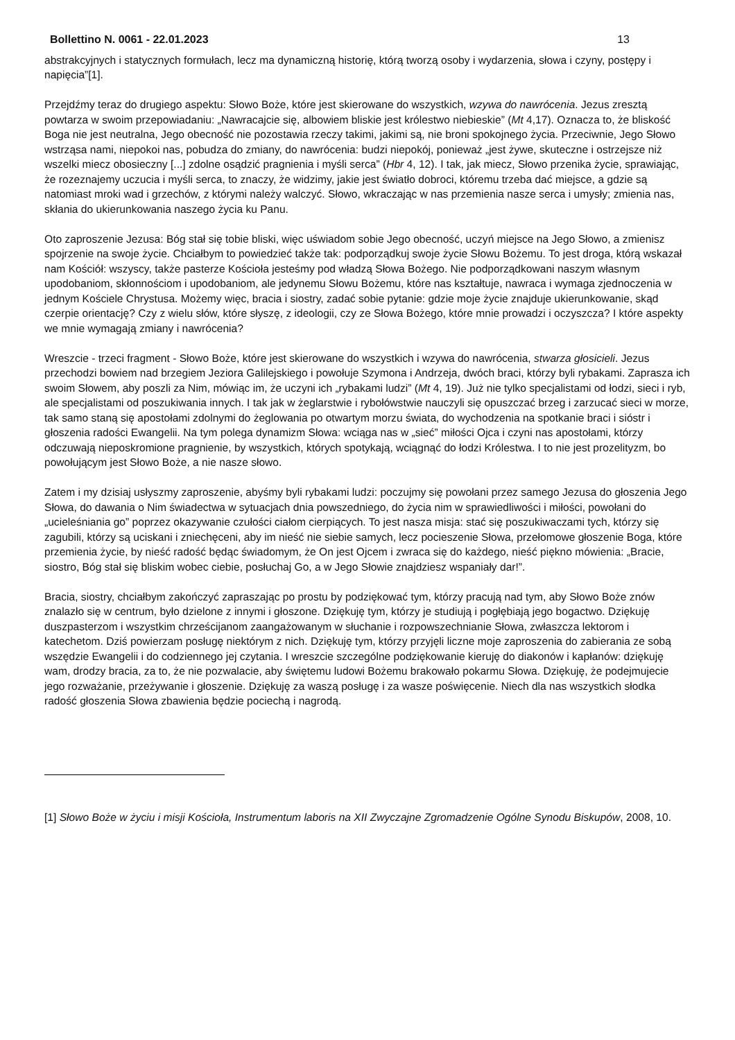Bollettino N. 0061 - 22.01.2023 13
abstrakcyjnych i statycznych formułach, lecz ma dynamiczną historię, którą tworzą osoby i wydarzenia, słowa i czyny, postępy i napięcia”[1].
Przejdźmy teraz do drugiego aspektu: Słowo Boże, które jest skierowane do wszystkich, wzywa do nawrócenia. Jezus zresztą powtarza w swoim przepowiadaniu: „Nawracajcie się, albowiem bliskie jest królestwo niebieskie” (Mt 4,17). Oznacza to, że bliskość Boga nie jest neutralna, Jego obecność nie pozostawia rzeczy takimi, jakimi są, nie broni spokojnego życia. Przeciwnie, Jego Słowo wstrząsa nami, niepokoi nas, pobudza do zmiany, do nawrócenia: budzi niepokój, ponieważ „jest żywe, skuteczne i ostrzejsze niż wszelki miecz obosieczny [...] zdolne osądzić pragnienia i myśli serca” (Hbr 4, 12). I tak, jak miecz, Słowo przenika życie, sprawiając, że rozeznajemy uczucia i myśli serca, to znaczy, że widzimy, jakie jest światło dobroci, któremu trzeba dać miejsce, a gdzie są natomiast mroki wad i grzechów, z którymi należy walczyć. Słowo, wkraczając w nas przemienia nasze serca i umysły; zmienia nas, skłania do ukierunkowania naszego życia ku Panu.
Oto zaproszenie Jezusa: Bóg stał się tobie bliski, więc uświadom sobie Jego obecność, uczyń miejsce na Jego Słowo, a zmienisz spojrzenie na swoje życie. Chciałbym to powiedzieć także tak: podporządkuj swoje życie Słowu Bożemu. To jest droga, którą wskazał nam Kościół: wszyscy, także pasterze Kościoła jesteśmy pod władzą Słowa Bożego. Nie podporządkowani naszym własnym upodobaniom, skłonnościom i upodobaniom, ale jedynemu Słowu Bożemu, które nas kształtuje, nawraca i wymaga zjednoczenia w jednym Kościele Chrystusa. Możemy więc, bracia i siostry, zadać sobie pytanie: gdzie moje życie znajduje ukierunkowanie, skąd czerpie orientację? Czy z wielu słów, które słyszę, z ideologii, czy ze Słowa Bożego, które mnie prowadzi i oczyszcza? I które aspekty we mnie wymagają zmiany i nawrócenia?
Wreszcie - trzeci fragment - Słowo Boże, które jest skierowane do wszystkich i wzywa do nawrócenia, stwarza głosicieli. Jezus przechodzi bowiem nad brzegiem Jeziora Galilejskiego i powołuje Szymona i Andrzeja, dwóch braci, którzy byli rybakami. Zaprasza ich swoim Słowem, aby poszli za Nim, mówiąc im, że uczyni ich „rybakami ludzi” (Mt 4, 19). Już nie tylko specjalistami od łodzi, sieci i ryb, ale specjalistami od poszukiwania innych. I tak jak w żeglarstwie i rybołówstwie nauczyli się opuszczać brzeg i zarzucać sieci w morze, tak samo staną się apostołami zdolnymi do żeglowania po otwartym morzu świata, do wychodzenia na spotkanie braci i sióstr i głoszenia radości Ewangelii. Na tym polega dynamizm Słowa: wciąga nas w „sieć” miłości Ojca i czyni nas apostołami, którzy odczuwają nieposkromione pragnienie, by wszystkich, których spotykają, wciągnąć do łodzi Królestwa. I to nie jest prozelityzm, bo powołującym jest Słowo Boże, a nie nasze słowo.
Zatem i my dzisiaj usłyszmy zaproszenie, abyśmy byli rybakami ludzi: poczujmy się powołani przez samego Jezusa do głoszenia Jego Słowa, do dawania o Nim świadectwa w sytuacjach dnia powszedniego, do życia nim w sprawiedliwości i miłości, powołani do „ucieleśniania go” poprzez okazywanie czułości ciałom cierpiących. To jest nasza misja: stać się poszukiwaczami tych, którzy się zagubili, którzy są uciskani i zniechęceni, aby im nieść nie siebie samych, lecz pocieszenie Słowa, przełomowe głoszenie Boga, które przemienia życie, by nieść radość będąc świadomym, że On jest Ojcem i zwraca się do każdego, nieść piękno mówienia: „Bracie, siostro, Bóg stał się bliskim wobec ciebie, posłuchaj Go, a w Jego Słowie znajdziesz wspaniały dar!”.
Bracia, siostry, chciałbym zakończyć zapraszając po prostu by podziękować tym, którzy pracują nad tym, aby Słowo Boże znów znalazło się w centrum, było dzielone z innymi i głoszone. Dziękuję tym, którzy je studiują i pogłębiają jego bogactwo. Dziękuję duszpasterzom i wszystkim chrześcijanom zaangażowanym w słuchanie i rozpowszechnianie Słowa, zwłaszcza lektorom i katechetom. Dziś powierzam posługę niektórym z nich. Dziękuję tym, którzy przyjęli liczne moje zaproszenia do zabierania ze sobą wszędzie Ewangelii i do codziennego jej czytania. I wreszcie szczególne podziękowanie kieruję do diakonów i kapłanów: dziękuję wam, drodzy bracia, za to, że nie pozwalacie, aby świętemu ludowi Bożemu brakowało pokarmu Słowa. Dziękuję, że podejmujecie jego rozważanie, przeżywanie i głoszenie. Dziękuję za waszą posługę i za wasze poświęcenie. Niech dla nas wszystkich słodka radość głoszenia Słowa zbawienia będzie pociechą i nagrodą.
[1] Słowo Boże w życiu i misji Kościoła, Instrumentum laboris na XII Zwyczajne Zgromadzenie Ogólne Synodu Biskupów, 2008, 10.